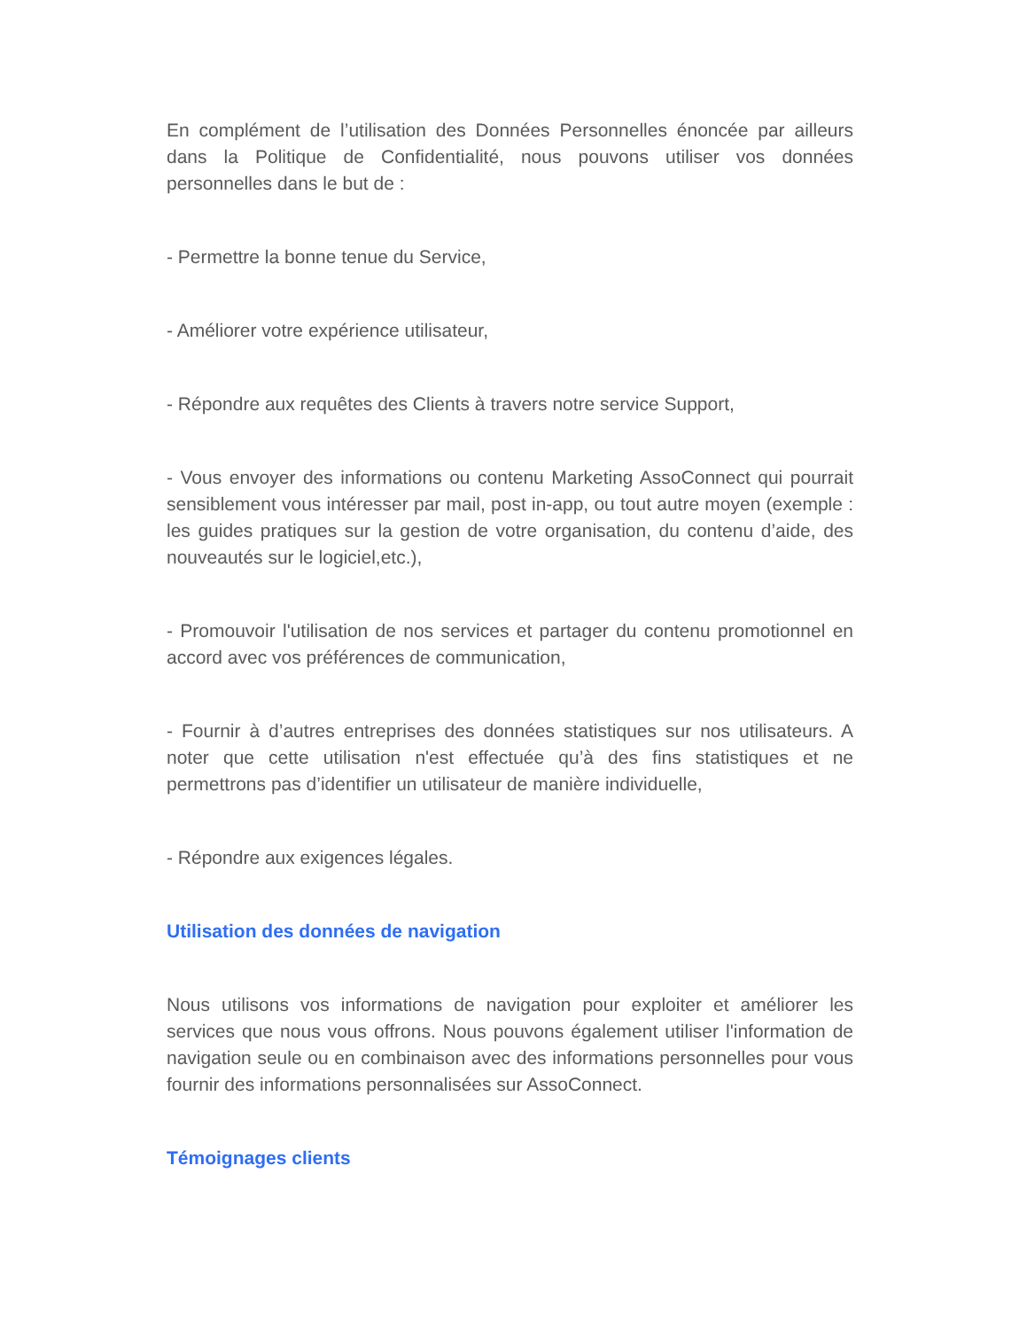En complément de l’utilisation des Données Personnelles énoncée par ailleurs dans la Politique de Confidentialité, nous pouvons utiliser vos données personnelles dans le but de :
- Permettre la bonne tenue du Service,
- Améliorer votre expérience utilisateur,
- Répondre aux requêtes des Clients à travers notre service Support,
- Vous envoyer des informations ou contenu Marketing AssoConnect qui pourrait sensiblement vous intéresser par mail, post in-app, ou tout autre moyen (exemple : les guides pratiques sur la gestion de votre organisation, du contenu d’aide, des nouveautés sur le logiciel,etc.),
- Promouvoir l'utilisation de nos services et partager du contenu promotionnel en accord avec vos préférences de communication,
- Fournir à d’autres entreprises des données statistiques sur nos utilisateurs. A noter que cette utilisation n'est effectuée qu’à des fins statistiques et ne permettrons pas d’identifier un utilisateur de manière individuelle,
- Répondre aux exigences légales.
Utilisation des données de navigation
Nous utilisons vos informations de navigation pour exploiter et améliorer les services que nous vous offrons. Nous pouvons également utiliser l'information de navigation seule ou en combinaison avec des informations personnelles pour vous fournir des informations personnalisées sur AssoConnect.
Témoignages clients